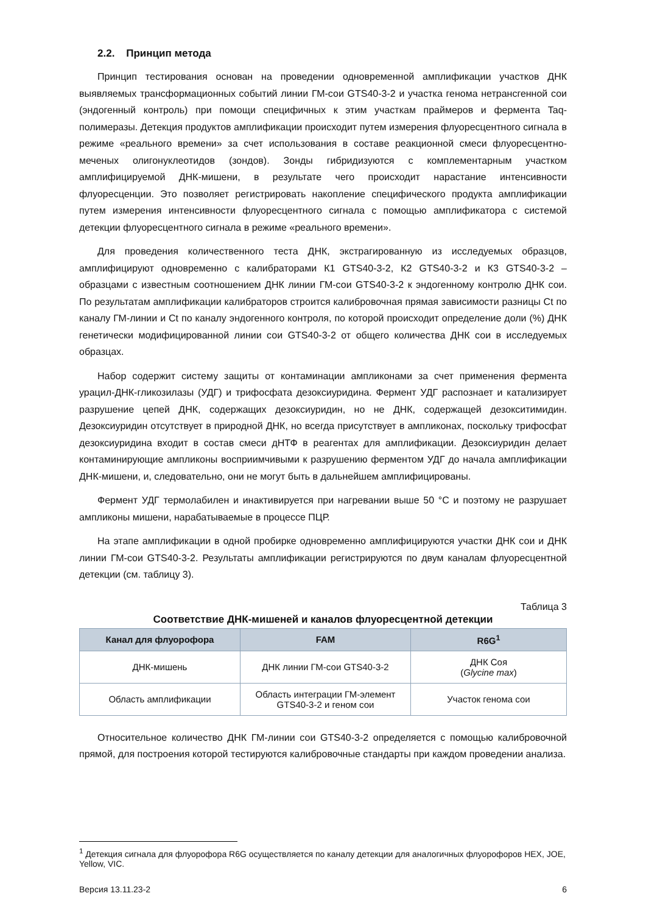2.2. Принцип метода
Принцип тестирования основан на проведении одновременной амплификации участков ДНК выявляемых трансформационных событий линии ГМ-сои GTS40-3-2 и участка генома нетрансгенной сои (эндогенный контроль) при помощи специфичных к этим участкам праймеров и фермента Taq-полимеразы. Детекция продуктов амплификации происходит путем измерения флуоресцентного сигнала в режиме «реального времени» за счет использования в составе реакционной смеси флуоресцентно-меченых олигонуклеотидов (зондов). Зонды гибридизуются с комплементарным участком амплифицируемой ДНК-мишени, в результате чего происходит нарастание интенсивности флуоресценции. Это позволяет регистрировать накопление специфического продукта амплификации путем измерения интенсивности флуоресцентного сигнала с помощью амплификатора с системой детекции флуоресцентного сигнала в режиме «реального времени».
Для проведения количественного теста ДНК, экстрагированную из исследуемых образцов, амплифицируют одновременно с калибраторами К1 GTS40-3-2, К2 GTS40-3-2 и К3 GTS40-3-2 – образцами с известным соотношением ДНК линии ГМ-сои GTS40-3-2 к эндогенному контролю ДНК сои. По результатам амплификации калибраторов строится калибровочная прямая зависимости разницы Ct по каналу ГМ-линии и Ct по каналу эндогенного контроля, по которой происходит определение доли (%) ДНК генетически модифицированной линии сои GTS40-3-2 от общего количества ДНК сои в исследуемых образцах.
Набор содержит систему защиты от контаминации ампликонами за счет применения фермента урацил-ДНК-гликозилазы (УДГ) и трифосфата дезоксиуридина. Фермент УДГ распознает и катализирует разрушение цепей ДНК, содержащих дезоксиуридин, но не ДНК, содержащей дезокситимидин. Дезоксиуридин отсутствует в природной ДНК, но всегда присутствует в ампликонах, поскольку трифосфат дезоксиуридина входит в состав смеси дНТФ в реагентах для амплификации. Дезоксиуридин делает контаминирующие ампликоны восприимчивыми к разрушению ферментом УДГ до начала амплификации ДНК-мишени, и, следовательно, они не могут быть в дальнейшем амплифицированы.
Фермент УДГ термолабилен и инактивируется при нагревании выше 50 °C и поэтому не разрушает ампликоны мишени, нарабатываемые в процессе ПЦР.
На этапе амплификации в одной пробирке одновременно амплифицируются участки ДНК сои и ДНК линии ГМ-сои GTS40-3-2. Результаты амплификации регистрируются по двум каналам флуоресцентной детекции (см. таблицу 3).
Таблица 3
Соответствие ДНК-мишеней и каналов флуоресцентной детекции
| Канал для флуорофора | FAM | R6G<sup>1</sup> |
| --- | --- | --- |
| ДНК-мишень | ДНК линии ГМ-сои GTS40-3-2 | ДНК Соя ( Glycine max ) |
| Область амплификации | Область интеграции ГМ-элемент GTS40-3-2 и геном сои | Участок генома сои |
Относительное количество ДНК ГМ-линии сои GTS40-3-2 определяется с помощью калибровочной прямой, для построения которой тестируются калибровочные стандарты при каждом проведении анализа.
<sup>1</sup> Детекция сигнала для флуорофора R6G осуществляется по каналу детекции для аналогичных флуорофоров HEX, JOE, Yellow, VIC.
Версия 13.11.23-2 6